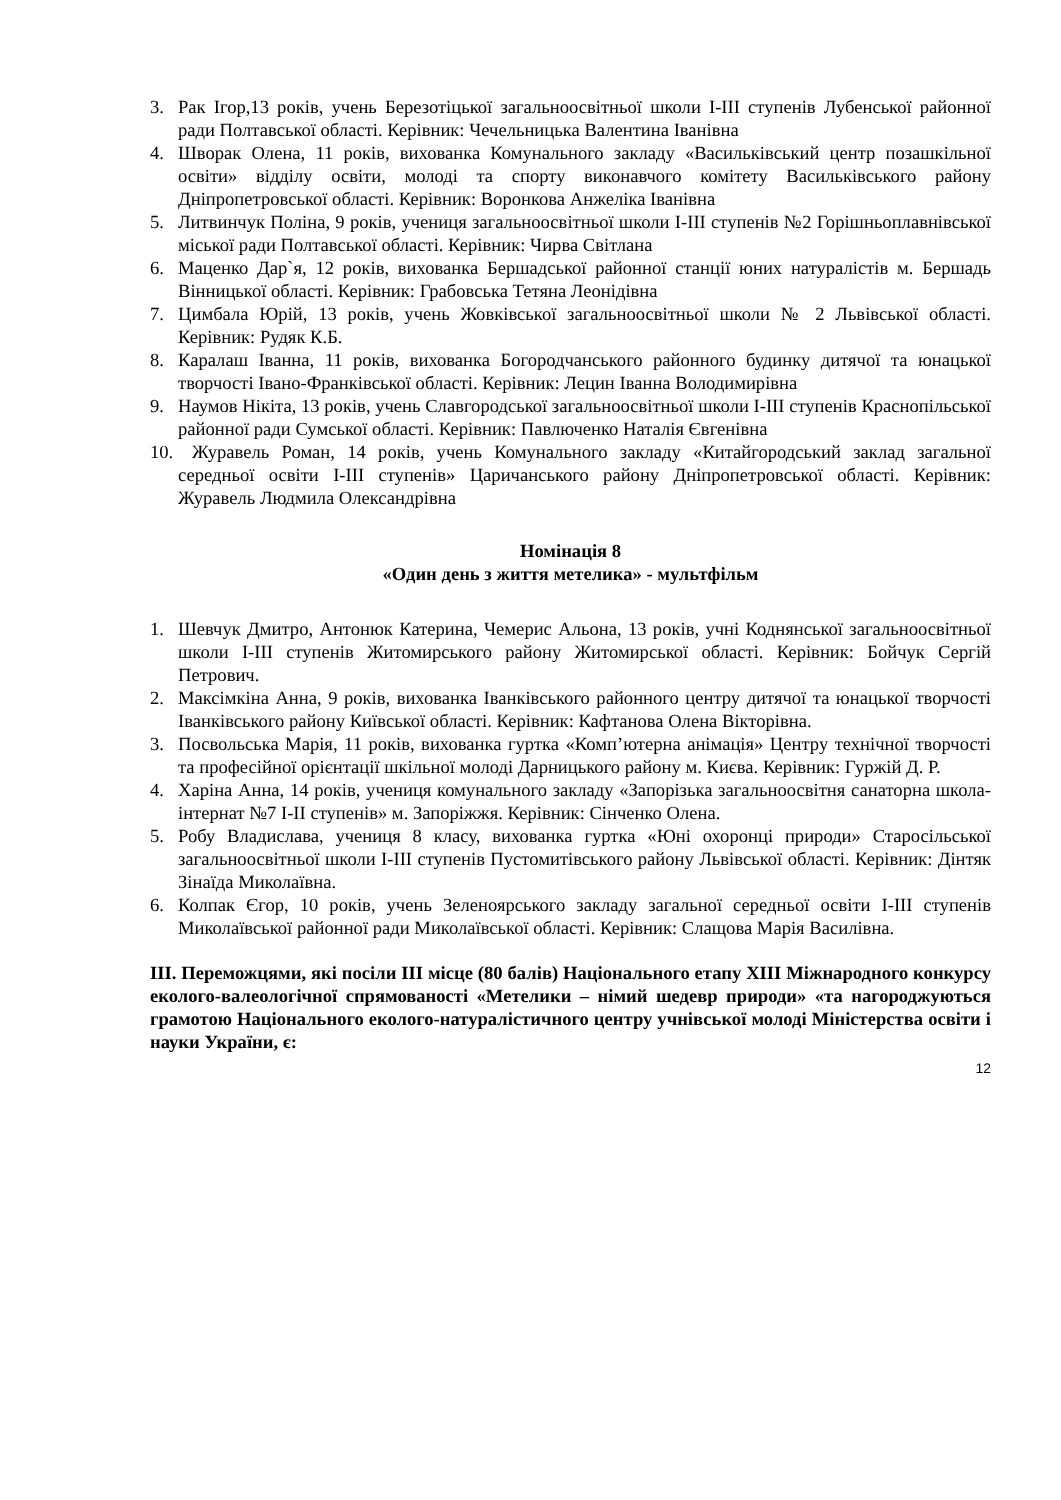3. Рак Ігор,13 років, учень Березотіцької загальноосвітньої школи І-ІІІ ступенів Лубенської районної ради Полтавської області. Керівник: Чечельницька Валентина Іванівна
4. Шворак Олена, 11 років, вихованка Комунального закладу «Васильківський центр позашкільної освіти» відділу освіти, молоді та спорту виконавчого комітету Васильківського району Дніпропетровської області. Керівник: Воронкова Анжеліка Іванівна
5. Литвинчук Поліна, 9 років, учениця загальноосвітньої школи І-ІІІ ступенів №2 Горішньоплавнівської міської ради Полтавської області. Керівник: Чирва Світлана
6. Маценко Дар`я, 12 років, вихованка Бершадської районної станції юних натуралістів м. Бершадь Вінницької області. Керівник: Грабовська Тетяна Леонідівна
7. Цимбала Юрій, 13 років, учень Жовківської загальноосвітньої школи № 2 Львівської області. Керівник: Рудяк К.Б.
8. Каралаш Іванна, 11 років, вихованка Богородчанського районного будинку дитячої та юнацької творчості Івано-Франківської області. Керівник: Лецин Іванна Володимирівна
9. Наумов Нікіта, 13 років, учень Славгородської загальноосвітньої школи І-ІІІ ступенів Краснопільської районної ради Сумської області. Керівник: Павлюченко Наталія Євгенівна
10. Журавель Роман, 14 років, учень Комунального закладу «Китайгородський заклад загальної середньої освіти І-ІІІ ступенів» Царичанського району Дніпропетровської області. Керівник: Журавель Людмила Олександрівна
Номінація 8
«Один день з життя метелика» - мультфільм
1. Шевчук Дмитро, Антонюк Катерина, Чемерис Альона, 13 років, учні Коднянської загальноосвітньої школи І-ІІІ ступенів Житомирського району Житомирської області. Керівник: Бойчук Сергій Петрович.
2. Максімкіна Анна, 9 років, вихованка Іванківського районного центру дитячої та юнацької творчості Іванківського району Київської області. Керівник: Кафтанова Олена Вікторівна.
3. Посвольська Марія, 11 років, вихованка гуртка «Комп’ютерна анімація» Центру технічної творчості та професійної орієнтації шкільної молоді Дарницького району м. Києва. Керівник: Гуржій Д. Р.
4. Харіна Анна, 14 років, учениця комунального закладу «Запорізька загальноосвітня санаторна школа-інтернат №7 І-ІІ ступенів» м. Запоріжжя. Керівник: Сінченко Олена.
5. Робу Владислава, учениця 8 класу, вихованка гуртка «Юні охоронці природи» Старосільської загальноосвітньої школи І-ІІІ ступенів Пустомитівського району Львівської області. Керівник: Дінтяк Зінаїда Миколаївна.
6. Колпак Єгор, 10 років, учень Зеленоярського закладу загальної середньої освіти І-ІІІ ступенів Миколаївської районної ради Миколаївської області. Керівник: Слащова Марія Василівна.
ІІІ. Переможцями, які посіли ІІІ місце (80 балів) Національного етапу ХІІІ Міжнародного конкурсу еколого-валеологічної спрямованості «Метелики – німий шедевр природи» «та нагороджуються грамотою Національного еколого-натуралістичного центру учнівської молоді Міністерства освіти і науки України, є:
12